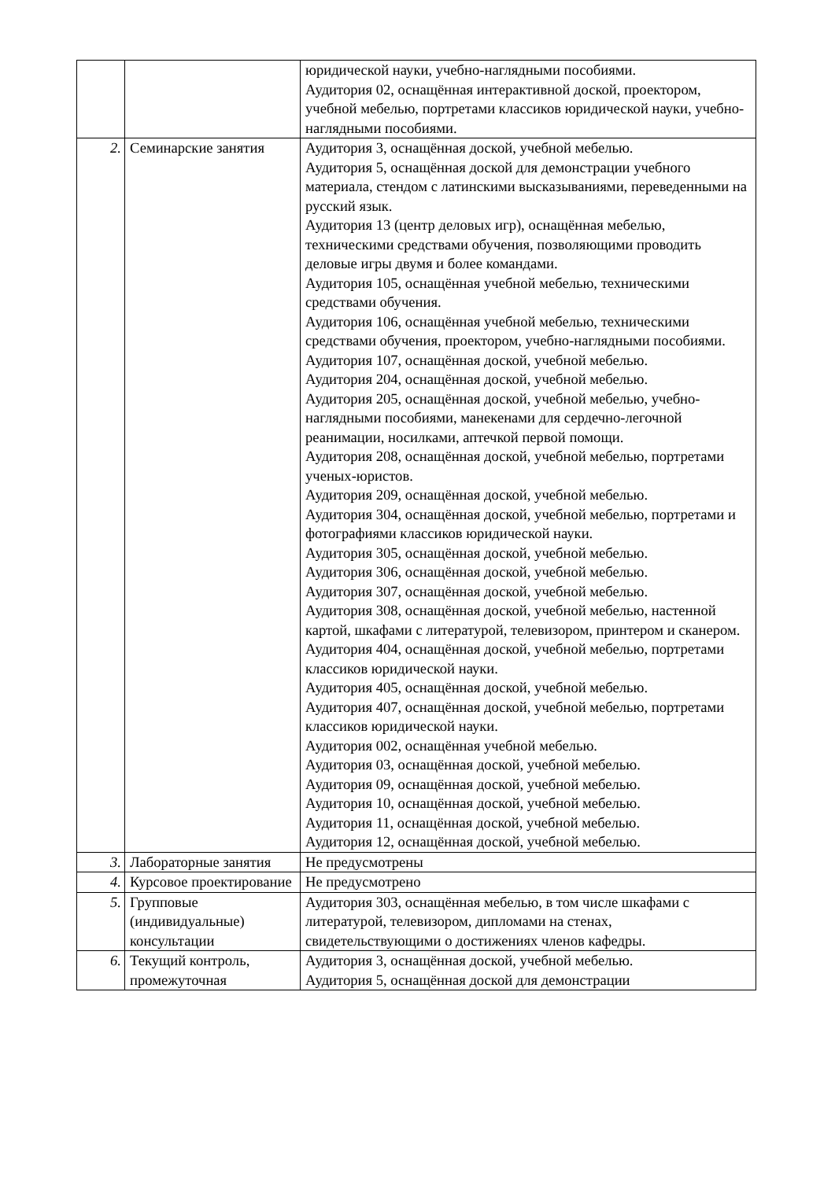| | | юридической науки, учебно-наглядными пособиями. Аудитория 02, оснащённая интерактивной доской, проектором, учебной мебелью, портретами классиков юридической науки, учебно-наглядными пособиями. |
| 2. | Семинарские занятия | Аудитория 3, оснащённая доской, учебной мебелью. Аудитория 5, оснащённая доской для демонстрации учебного материала, стендом с латинскими высказываниями, переведенными на русский язык. Аудитория 13 (центр деловых игр), оснащённая мебелью, техническими средствами обучения, позволяющими проводить деловые игры двумя и более командами. Аудитория 105, оснащённая учебной мебелью, техническими средствами обучения. Аудитория 106, оснащённая учебной мебелью, техническими средствами обучения, проектором, учебно-наглядными пособиями. Аудитория 107, оснащённая доской, учебной мебелью. Аудитория 204, оснащённая доской, учебной мебелью. Аудитория 205, оснащённая доской, учебной мебелью, учебно-наглядными пособиями, манекенами для сердечно-легочной реанимации, носилками, аптечкой первой помощи. Аудитория 208, оснащённая доской, учебной мебелью, портретами ученых-юристов. Аудитория 209, оснащённая доской, учебной мебелью. Аудитория 304, оснащённая доской, учебной мебелью, портретами и фотографиями классиков юридической науки. Аудитория 305, оснащённая доской, учебной мебелью. Аудитория 306, оснащённая доской, учебной мебелью. Аудитория 307, оснащённая доской, учебной мебелью. Аудитория 308, оснащённая доской, учебной мебелью, настенной картой, шкафами с литературой, телевизором, принтером и сканером. Аудитория 404, оснащённая доской, учебной мебелью, портретами классиков юридической науки. Аудитория 405, оснащённая доской, учебной мебелью. Аудитория 407, оснащённая доской, учебной мебелью, портретами классиков юридической науки. Аудитория 002, оснащённая учебной мебелью. Аудитория 03, оснащённая доской, учебной мебелью. Аудитория 09, оснащённая доской, учебной мебелью. Аудитория 10, оснащённая доской, учебной мебелью. Аудитория 11, оснащённая доской, учебной мебелью. Аудитория 12, оснащённая доской, учебной мебелью. |
| 3. | Лабораторные занятия | Не предусмотрены |
| 4. | Курсовое проектирование | Не предусмотрено |
| 5. | Групповые (индивидуальные) консультации | Аудитория 303, оснащённая мебелью, в том числе шкафами с литературой, телевизором, дипломами на стенах, свидетельствующими о достижениях членов кафедры. |
| 6. | Текущий контроль, промежуточная | Аудитория 3, оснащённая доской, учебной мебелью. Аудитория 5, оснащённая доской для демонстрации |